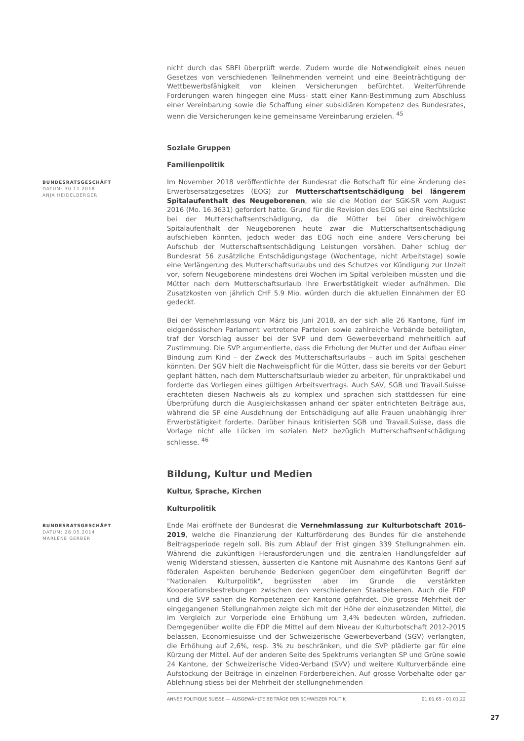nicht durch das SBFI überprüft werde. Zudem wurde die Notwendigkeit eines neuen Gesetzes von verschiedenen Teilnehmenden verneint und eine Beeinträchtigung der Wettbewerbsfähigkeit von kleinen Versicherungen befürchtet. Weiterführende Forderungen waren hingegen eine Muss- statt einer Kann-Bestimmung zum Abschluss einer Vereinbarung sowie die Schaffung einer subsidiären Kompetenz des Bundesrates, wenn die Versicherungen keine gemeinsame Vereinbarung erzielen. <sup>45</sup>
Soziale Gruppen
Familienpolitik
BUNDESRATSGESCHÄFT
DATUM: 30.11.2018
ANJA HEIDELBERGER
Im November 2018 veröffentlichte der Bundesrat die Botschaft für eine Änderung des Erwerbsersatzgesetzes (EOG) zur Mutterschaftsentschädigung bei längerem Spitalaufenthalt des Neugeborenen, wie sie die Motion der SGK-SR vom August 2016 (Mo. 16.3631) gefordert hatte. Grund für die Revision des EOG sei eine Rechtslücke bei der Mutterschaftsentschädigung, da die Mütter bei über dreiwöchigem Spitalaufenthalt der Neugeborenen heute zwar die Mutterschaftsentschädigung aufschieben könnten, jedoch weder das EOG noch eine andere Versicherung bei Aufschub der Mutterschaftsentschädigung Leistungen vorsähen. Daher schlug der Bundesrat 56 zusätzliche Entschädigungstage (Wochentage, nicht Arbeitstage) sowie eine Verlängerung des Mutterschaftsurlaubs und des Schutzes vor Kündigung zur Unzeit vor, sofern Neugeborene mindestens drei Wochen im Spital verbleiben müssten und die Mütter nach dem Mutterschaftsurlaub ihre Erwerbstätigkeit wieder aufnähmen. Die Zusatzkosten von jährlich CHF 5.9 Mio. würden durch die aktuellen Einnahmen der EO gedeckt.
Bei der Vernehmlassung von März bis Juni 2018, an der sich alle 26 Kantone, fünf im eidgenössischen Parlament vertretene Parteien sowie zahlreiche Verbände beteiligten, traf der Vorschlag ausser bei der SVP und dem Gewerbeverband mehrheitlich auf Zustimmung. Die SVP argumentierte, dass die Erholung der Mutter und der Aufbau einer Bindung zum Kind – der Zweck des Mutterschaftsurlaubs – auch im Spital geschehen könnten. Der SGV hielt die Nachweispflicht für die Mütter, dass sie bereits vor der Geburt geplant hätten, nach dem Mutterschaftsurlaub wieder zu arbeiten, für unpraktikabel und forderte das Vorliegen eines gültigen Arbeitsvertrags. Auch SAV, SGB und Travail.Suisse erachteten diesen Nachweis als zu komplex und sprachen sich stattdessen für eine Überprüfung durch die Ausgleichskassen anhand der später entrichteten Beiträge aus, während die SP eine Ausdehnung der Entschädigung auf alle Frauen unabhängig ihrer Erwerbstätigkeit forderte. Darüber hinaus kritisierten SGB und Travail.Suisse, dass die Vorlage nicht alle Lücken im sozialen Netz bezüglich Mutterschaftsentschädigung schliesse. <sup>46</sup>
Bildung, Kultur und Medien
Kultur, Sprache, Kirchen
Kulturpolitik
BUNDESRATSGESCHÄFT
DATUM: 28.05.2014
MARLÈNE GERBER
Ende Mai eröffnete der Bundesrat die Vernehmlassung zur Kulturbotschaft 2016-2019, welche die Finanzierung der Kulturförderung des Bundes für die anstehende Beitragsperiode regeln soll. Bis zum Ablauf der Frist gingen 339 Stellungnahmen ein. Während die zukünftigen Herausforderungen und die zentralen Handlungsfelder auf wenig Widerstand stiessen, äusserten die Kantone mit Ausnahme des Kantons Genf auf föderalen Aspekten beruhende Bedenken gegenüber dem eingeführten Begriff der "Nationalen Kulturpolitik", begrüssten aber im Grunde die verstärkten Kooperationsbestrebungen zwischen den verschiedenen Staatsebenen. Auch die FDP und die SVP sahen die Kompetenzen der Kantone gefährdet. Die grosse Mehrheit der eingegangenen Stellungnahmen zeigte sich mit der Höhe der einzusetzenden Mittel, die im Vergleich zur Vorperiode eine Erhöhung um 3,4% bedeuten würden, zufrieden. Demgegenüber wollte die FDP die Mittel auf dem Niveau der Kulturbotschaft 2012-2015 belassen, Economiesuisse und der Schweizerische Gewerbeverband (SGV) verlangten, die Erhöhung auf 2,6%, resp. 3% zu beschränken, und die SVP plädierte gar für eine Kürzung der Mittel. Auf der anderen Seite des Spektrums verlangten SP und Grüne sowie 24 Kantone, der Schweizerische Video-Verband (SVV) und weitere Kulturverbände eine Aufstockung der Beiträge in einzelnen Förderbereichen. Auf grosse Vorbehalte oder gar Ablehnung stiess bei der Mehrheit der stellungnehmenden
ANNÉE POLITIQUE SUISSE — AUSGEWÄHLTE BEITRÄGE DER SCHWEIZER POLITIK 01.01.65 - 01.01.22
27